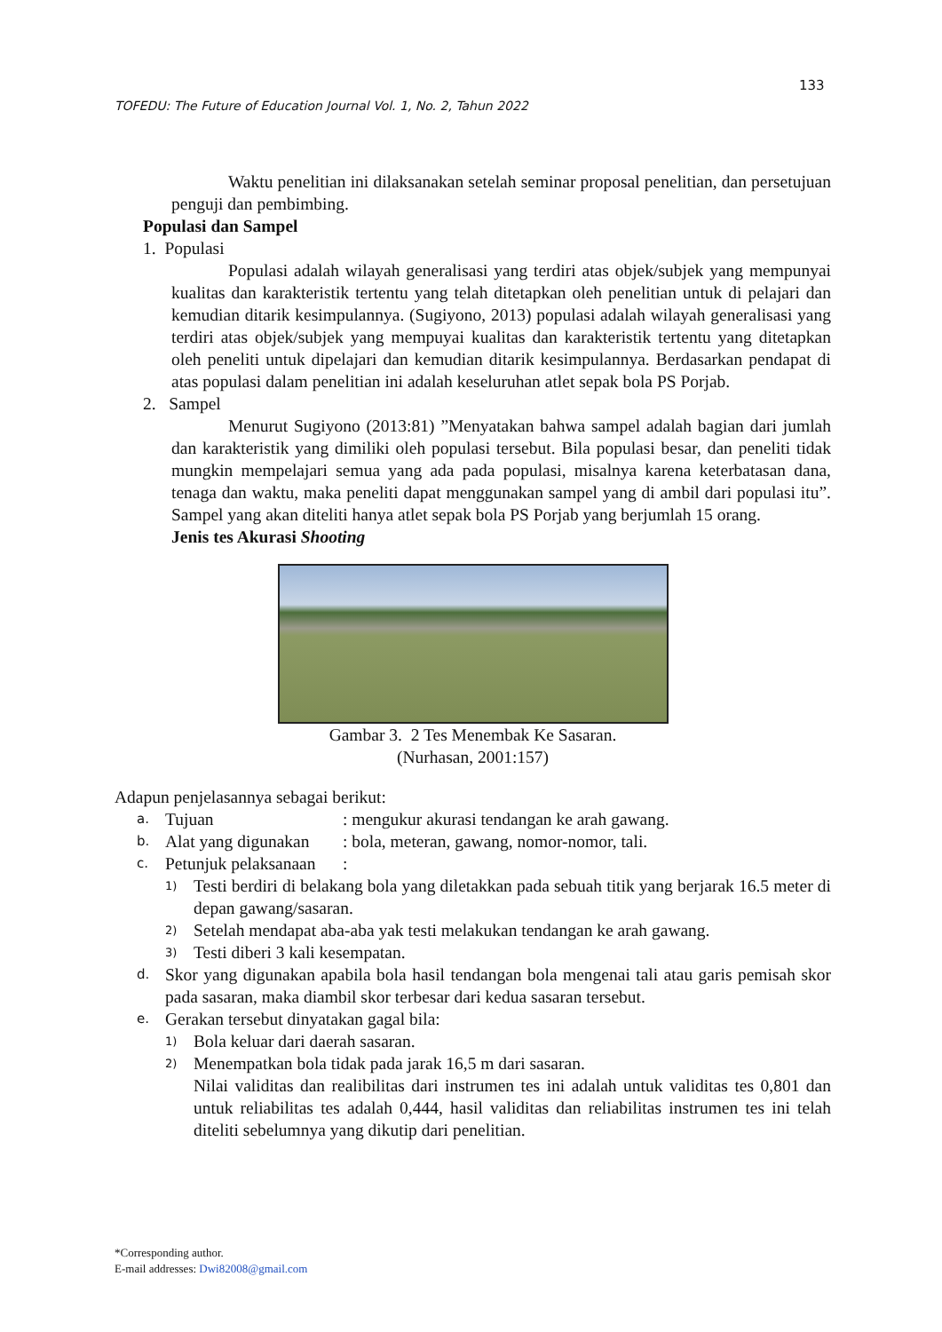133
TOFEDU: The Future of Education Journal Vol. 1, No. 2, Tahun 2022
Waktu penelitian ini dilaksanakan setelah seminar proposal penelitian, dan persetujuan penguji dan pembimbing.
Populasi dan Sampel
1. Populasi
Populasi adalah wilayah generalisasi yang terdiri atas objek/subjek yang mempunyai kualitas dan karakteristik tertentu yang telah ditetapkan oleh penelitian untuk di pelajari dan kemudian ditarik kesimpulannya. (Sugiyono, 2013) populasi adalah wilayah generalisasi yang terdiri atas objek/subjek yang mempuyai kualitas dan karakteristik tertentu yang ditetapkan oleh peneliti untuk dipelajari dan kemudian ditarik kesimpulannya. Berdasarkan pendapat di atas populasi dalam penelitian ini adalah keseluruhan atlet sepak bola PS Porjab.
2. Sampel
Menurut Sugiyono (2013:81) ”Menyatakan bahwa sampel adalah bagian dari jumlah dan karakteristik yang dimiliki oleh populasi tersebut. Bila populasi besar, dan peneliti tidak mungkin mempelajari semua yang ada pada populasi, misalnya karena keterbatasan dana, tenaga dan waktu, maka peneliti dapat menggunakan sampel yang di ambil dari populasi itu”. Sampel yang akan diteliti hanya atlet sepak bola PS Porjab yang berjumlah 15 orang.
Jenis tes Akurasi Shooting
Gambar 3. 2 Tes Menembak Ke Sasaran.
(Nurhasan, 2001:157)
Adapun penjelasannya sebagai berikut:
a. Tujuan: mengukur akurasi tendangan ke arah gawang.
b. Alat yang digunakan: bola, meteran, gawang, nomor-nomor, tali.
c. Petunjuk pelaksanaan:
1)
Testi berdiri di belakang bola yang diletakkan pada sebuah titik yang berjarak 16.5 meter di depan gawang/sasaran.
2)
Setelah mendapat aba-aba yak testi melakukan tendangan ke arah gawang.
3)
Testi diberi 3 kali kesempatan.
d.
Skor yang digunakan apabila bola hasil tendangan bola mengenai tali atau garis pemisah skor pada sasaran, maka diambil skor terbesar dari kedua sasaran tersebut.
e.
Gerakan tersebut dinyatakan gagal bila:
1)
Bola keluar dari daerah sasaran.
2)
Menempatkan bola tidak pada jarak 16,5 m dari sasaran.
Nilai validitas dan realibilitas dari instrumen tes ini adalah untuk validitas tes 0,801 dan untuk reliabilitas tes adalah 0,444, hasil validitas dan reliabilitas instrumen tes ini telah diteliti sebelumnya yang dikutip dari penelitian.
*Corresponding author.
E-mail addresses: Dwi82008@gmail.com